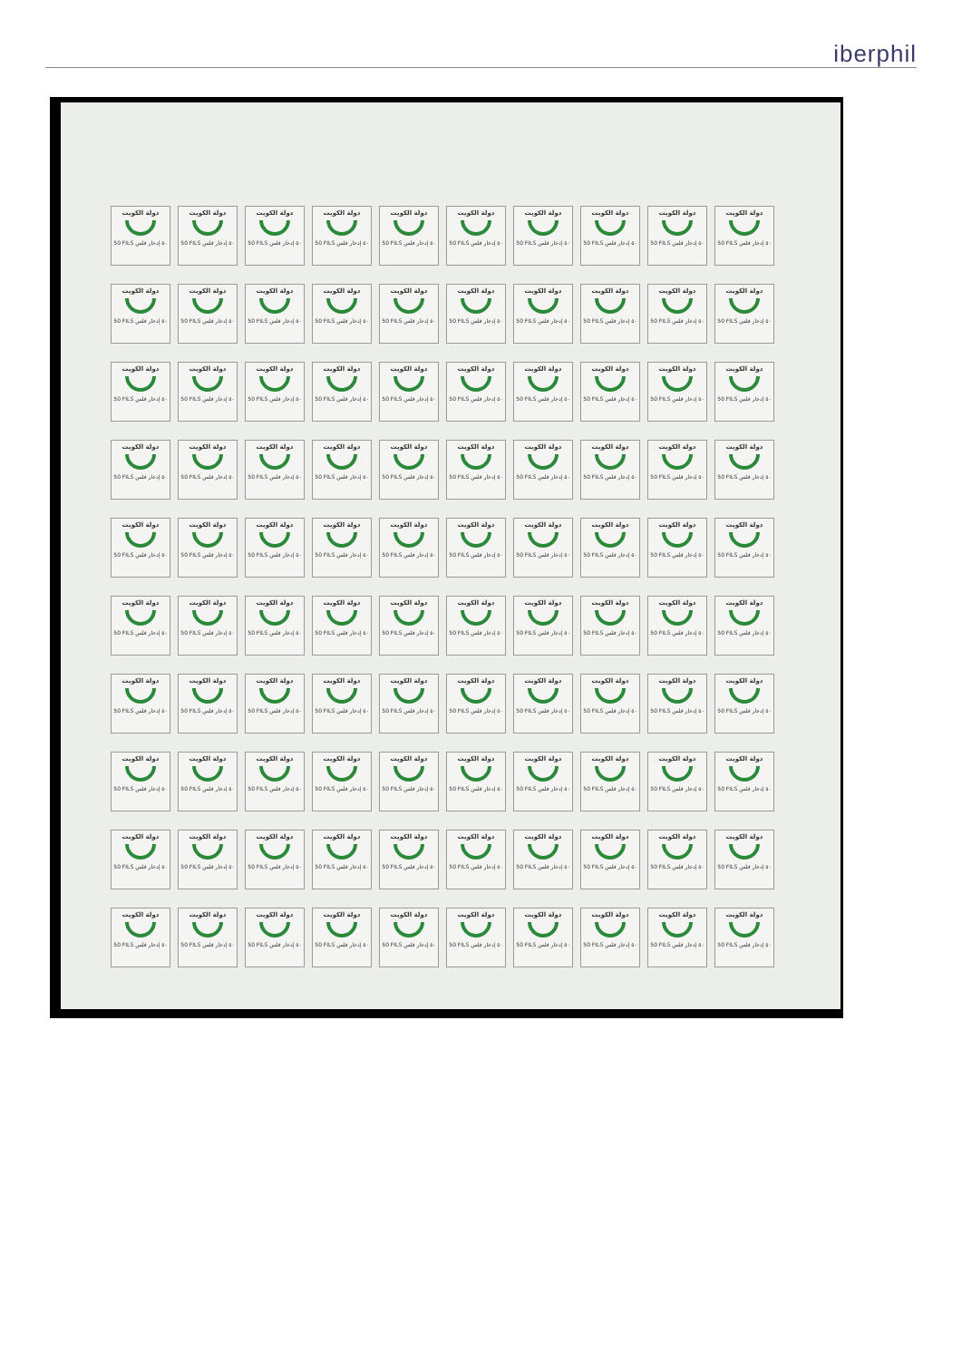iberphil
دولة الكويت
50 FILS ٥٠ إدخار فلس
دولة الكويت
50 FILS ٥٠ إدخار فلس
دولة الكويت
50 FILS ٥٠ إدخار فلس
دولة الكويت
50 FILS ٥٠ إدخار فلس
دولة الكويت
50 FILS ٥٠ إدخار فلس
دولة الكويت
50 FILS ٥٠ إدخار فلس
دولة الكويت
50 FILS ٥٠ إدخار فلس
دولة الكويت
50 FILS ٥٠ إدخار فلس
دولة الكويت
50 FILS ٥٠ إدخار فلس
دولة الكويت
50 FILS ٥٠ إدخار فلس
دولة الكويت
50 FILS ٥٠ إدخار فلس
دولة الكويت
50 FILS ٥٠ إدخار فلس
دولة الكويت
50 FILS ٥٠ إدخار فلس
دولة الكويت
50 FILS ٥٠ إدخار فلس
دولة الكويت
50 FILS ٥٠ إدخار فلس
دولة الكويت
50 FILS ٥٠ إدخار فلس
دولة الكويت
50 FILS ٥٠ إدخار فلس
دولة الكويت
50 FILS ٥٠ إدخار فلس
دولة الكويت
50 FILS ٥٠ إدخار فلس
دولة الكويت
50 FILS ٥٠ إدخار فلس
دولة الكويت
50 FILS ٥٠ إدخار فلس
دولة الكويت
50 FILS ٥٠ إدخار فلس
دولة الكويت
50 FILS ٥٠ إدخار فلس
دولة الكويت
50 FILS ٥٠ إدخار فلس
دولة الكويت
50 FILS ٥٠ إدخار فلس
دولة الكويت
50 FILS ٥٠ إدخار فلس
دولة الكويت
50 FILS ٥٠ إدخار فلس
دولة الكويت
50 FILS ٥٠ إدخار فلس
دولة الكويت
50 FILS ٥٠ إدخار فلس
دولة الكويت
50 FILS ٥٠ إدخار فلس
دولة الكويت
50 FILS ٥٠ إدخار فلس
دولة الكويت
50 FILS ٥٠ إدخار فلس
دولة الكويت
50 FILS ٥٠ إدخار فلس
دولة الكويت
50 FILS ٥٠ إدخار فلس
دولة الكويت
50 FILS ٥٠ إدخار فلس
دولة الكويت
50 FILS ٥٠ إدخار فلس
دولة الكويت
50 FILS ٥٠ إدخار فلس
دولة الكويت
50 FILS ٥٠ إدخار فلس
دولة الكويت
50 FILS ٥٠ إدخار فلس
دولة الكويت
50 FILS ٥٠ إدخار فلس
دولة الكويت
50 FILS ٥٠ إدخار فلس
دولة الكويت
50 FILS ٥٠ إدخار فلس
دولة الكويت
50 FILS ٥٠ إدخار فلس
دولة الكويت
50 FILS ٥٠ إدخار فلس
دولة الكويت
50 FILS ٥٠ إدخار فلس
دولة الكويت
50 FILS ٥٠ إدخار فلس
دولة الكويت
50 FILS ٥٠ إدخار فلس
دولة الكويت
50 FILS ٥٠ إدخار فلس
دولة الكويت
50 FILS ٥٠ إدخار فلس
دولة الكويت
50 FILS ٥٠ إدخار فلس
دولة الكويت
50 FILS ٥٠ إدخار فلس
دولة الكويت
50 FILS ٥٠ إدخار فلس
دولة الكويت
50 FILS ٥٠ إدخار فلس
دولة الكويت
50 FILS ٥٠ إدخار فلس
دولة الكويت
50 FILS ٥٠ إدخار فلس
دولة الكويت
50 FILS ٥٠ إدخار فلس
دولة الكويت
50 FILS ٥٠ إدخار فلس
دولة الكويت
50 FILS ٥٠ إدخار فلس
دولة الكويت
50 FILS ٥٠ إدخار فلس
دولة الكويت
50 FILS ٥٠ إدخار فلس
دولة الكويت
50 FILS ٥٠ إدخار فلس
دولة الكويت
50 FILS ٥٠ إدخار فلس
دولة الكويت
50 FILS ٥٠ إدخار فلس
دولة الكويت
50 FILS ٥٠ إدخار فلس
دولة الكويت
50 FILS ٥٠ إدخار فلس
دولة الكويت
50 FILS ٥٠ إدخار فلس
دولة الكويت
50 FILS ٥٠ إدخار فلس
دولة الكويت
50 FILS ٥٠ إدخار فلس
دولة الكويت
50 FILS ٥٠ إدخار فلس
دولة الكويت
50 FILS ٥٠ إدخار فلس
دولة الكويت
50 FILS ٥٠ إدخار فلس
دولة الكويت
50 FILS ٥٠ إدخار فلس
دولة الكويت
50 FILS ٥٠ إدخار فلس
دولة الكويت
50 FILS ٥٠ إدخار فلس
دولة الكويت
50 FILS ٥٠ إدخار فلس
دولة الكويت
50 FILS ٥٠ إدخار فلس
دولة الكويت
50 FILS ٥٠ إدخار فلس
دولة الكويت
50 FILS ٥٠ إدخار فلس
دولة الكويت
50 FILS ٥٠ إدخار فلس
دولة الكويت
50 FILS ٥٠ إدخار فلس
دولة الكويت
50 FILS ٥٠ إدخار فلس
دولة الكويت
50 FILS ٥٠ إدخار فلس
دولة الكويت
50 FILS ٥٠ إدخار فلس
دولة الكويت
50 FILS ٥٠ إدخار فلس
دولة الكويت
50 FILS ٥٠ إدخار فلس
دولة الكويت
50 FILS ٥٠ إدخار فلس
دولة الكويت
50 FILS ٥٠ إدخار فلس
دولة الكويت
50 FILS ٥٠ إدخار فلس
دولة الكويت
50 FILS ٥٠ إدخار فلس
دولة الكويت
50 FILS ٥٠ إدخار فلس
دولة الكويت
50 FILS ٥٠ إدخار فلس
دولة الكويت
50 FILS ٥٠ إدخار فلس
دولة الكويت
50 FILS ٥٠ إدخار فلس
دولة الكويت
50 FILS ٥٠ إدخار فلس
دولة الكويت
50 FILS ٥٠ إدخار فلس
دولة الكويت
50 FILS ٥٠ إدخار فلس
دولة الكويت
50 FILS ٥٠ إدخار فلس
دولة الكويت
50 FILS ٥٠ إدخار فلس
دولة الكويت
50 FILS ٥٠ إدخار فلس
دولة الكويت
50 FILS ٥٠ إدخار فلس